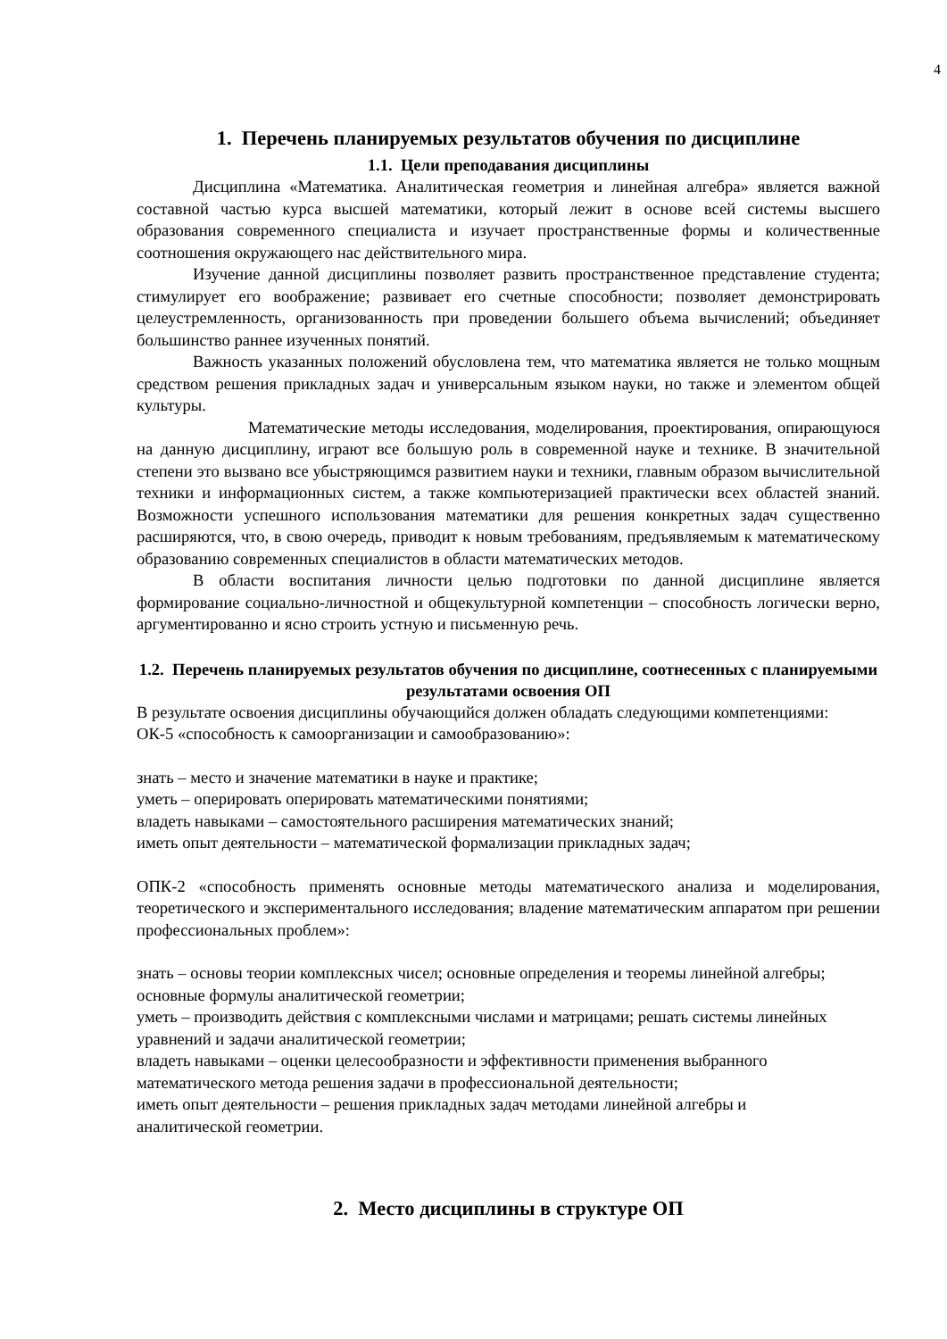4
1. Перечень планируемых результатов обучения по дисциплине
1.1. Цели преподавания дисциплины
Дисциплина «Математика. Аналитическая геометрия и линейная алгебра» является важной составной частью курса высшей математики, который лежит в основе всей системы высшего образования современного специалиста и изучает пространственные формы и количественные соотношения окружающего нас действительного мира.
Изучение данной дисциплины позволяет развить пространственное представление студента; стимулирует его воображение; развивает его счетные способности; позволяет демонстрировать целеустремленность, организованность при проведении большего объема вычислений; объединяет большинство раннее изученных понятий.
Важность указанных положений обусловлена тем, что математика является не только мощным средством решения прикладных задач и универсальным языком науки, но также и элементом общей культуры.
Математические методы исследования, моделирования, проектирования, опирающуюся на данную дисциплину, играют все большую роль в современной науке и технике. В значительной степени это вызвано все убыстряющимся развитием науки и техники, главным образом вычислительной техники и информационных систем, а также компьютеризацией практически всех областей знаний. Возможности успешного использования математики для решения конкретных задач существенно расширяются, что, в свою очередь, приводит к новым требованиям, предъявляемым к математическому образованию современных специалистов в области математических методов.
В области воспитания личности целью подготовки по данной дисциплине является формирование социально-личностной и общекультурной компетенции – способность логически верно, аргументированно и ясно строить устную и письменную речь.
1.2. Перечень планируемых результатов обучения по дисциплине, соотнесенных с планируемыми результатами освоения ОП
В результате освоения дисциплины обучающийся должен обладать следующими компетенциями:
ОК-5 «способность к самоорганизации и самообразованию»:
знать – место и значение математики в науке и практике;
уметь – оперировать оперировать математическими понятиями;
владеть навыками – самостоятельного расширения математических знаний;
иметь опыт деятельности – математической формализации прикладных задач;
ОПК-2 «способность применять основные методы математического анализа и моделирования, теоретического и экспериментального исследования; владение математическим аппаратом при решении профессиональных проблем»:
знать – основы теории комплексных чисел; основные определения и теоремы линейной алгебры; основные формулы аналитической геометрии;
уметь – производить действия с комплексными числами и матрицами; решать системы линейных уравнений и задачи аналитической геометрии;
владеть навыками – оценки целесообразности и эффективности применения выбранного математического метода решения задачи в профессиональной деятельности;
иметь опыт деятельности – решения прикладных задач методами линейной алгебры и аналитической геометрии.
2. Место дисциплины в структуре ОП